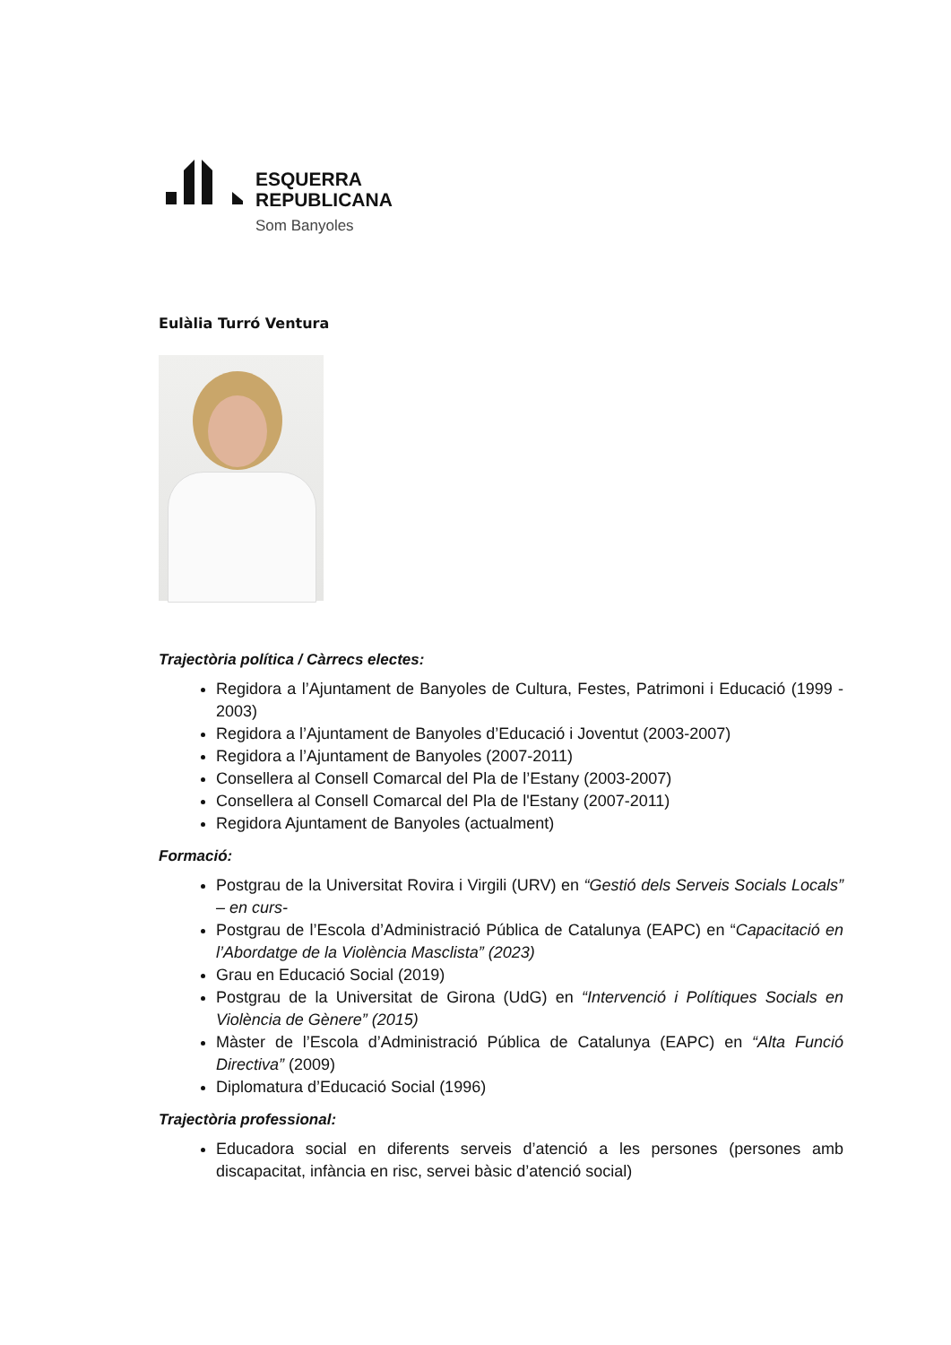ESQUERRA
REPUBLICANA
Som Banyoles
Eulàlia Turró Ventura
Trajectòria política / Càrrecs electes:
Regidora a l’Ajuntament de Banyoles de Cultura, Festes, Patrimoni i Educació (1999 - 2003)
Regidora a l’Ajuntament de Banyoles d’Educació i Joventut (2003-2007)
Regidora a l’Ajuntament de Banyoles (2007-2011)
Consellera al Consell Comarcal del Pla de l’Estany (2003-2007)
Consellera al Consell Comarcal del Pla de l'Estany (2007-2011)
Regidora Ajuntament de Banyoles (actualment)
Formació:
Postgrau de la Universitat Rovira i Virgili (URV) en “Gestió dels Serveis Socials Locals” – en curs-
Postgrau de l’Escola d’Administració Pública de Catalunya (EAPC) en “Capacitació en l’Abordatge de la Violència Masclista” (2023)
Grau en Educació Social (2019)
Postgrau de la Universitat de Girona (UdG) en “Intervenció i Polítiques Socials en Violència de Gènere” (2015)
Màster de l’Escola d’Administració Pública de Catalunya (EAPC) en “Alta Funció Directiva” (2009)
Diplomatura d’Educació Social (1996)
Trajectòria professional:
Educadora social en diferents serveis d’atenció a les persones (persones amb discapacitat, infància en risc, servei bàsic d’atenció social)